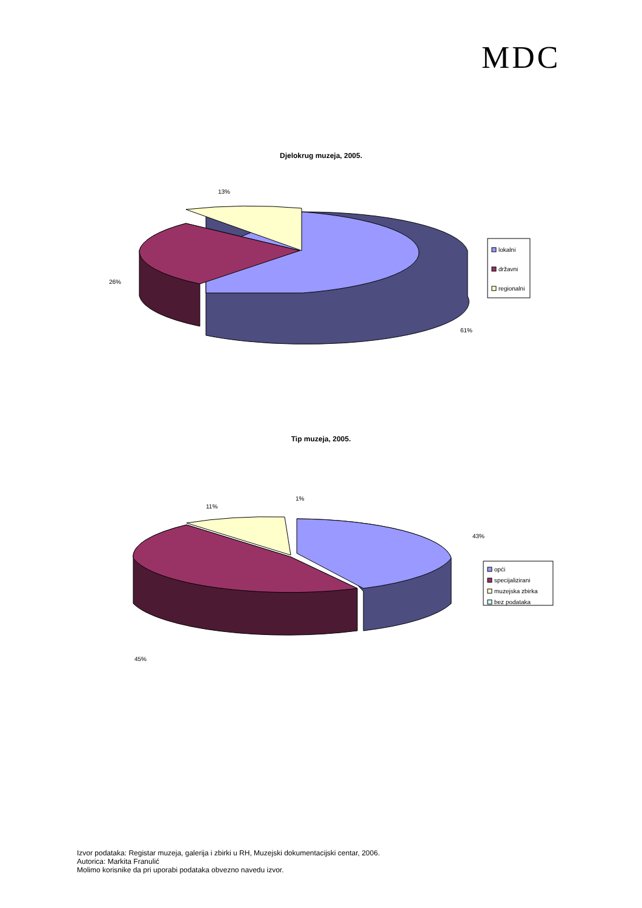MDC
Djelokrug muzeja, 2005.
13%
26%
61%
lokalni
državni
regionalni
Tip muzeja, 2005.
11%
1%
43%
45%
opći
specijalizirani
muzejska zbirka
bez podataka
Izvor podataka: Registar muzeja, galerija i zbirki u RH, Muzejski dokumentacijski centar, 2006.
Autorica: Markita Franulić
Molimo korisnike da pri uporabi podataka obvezno navedu izvor.